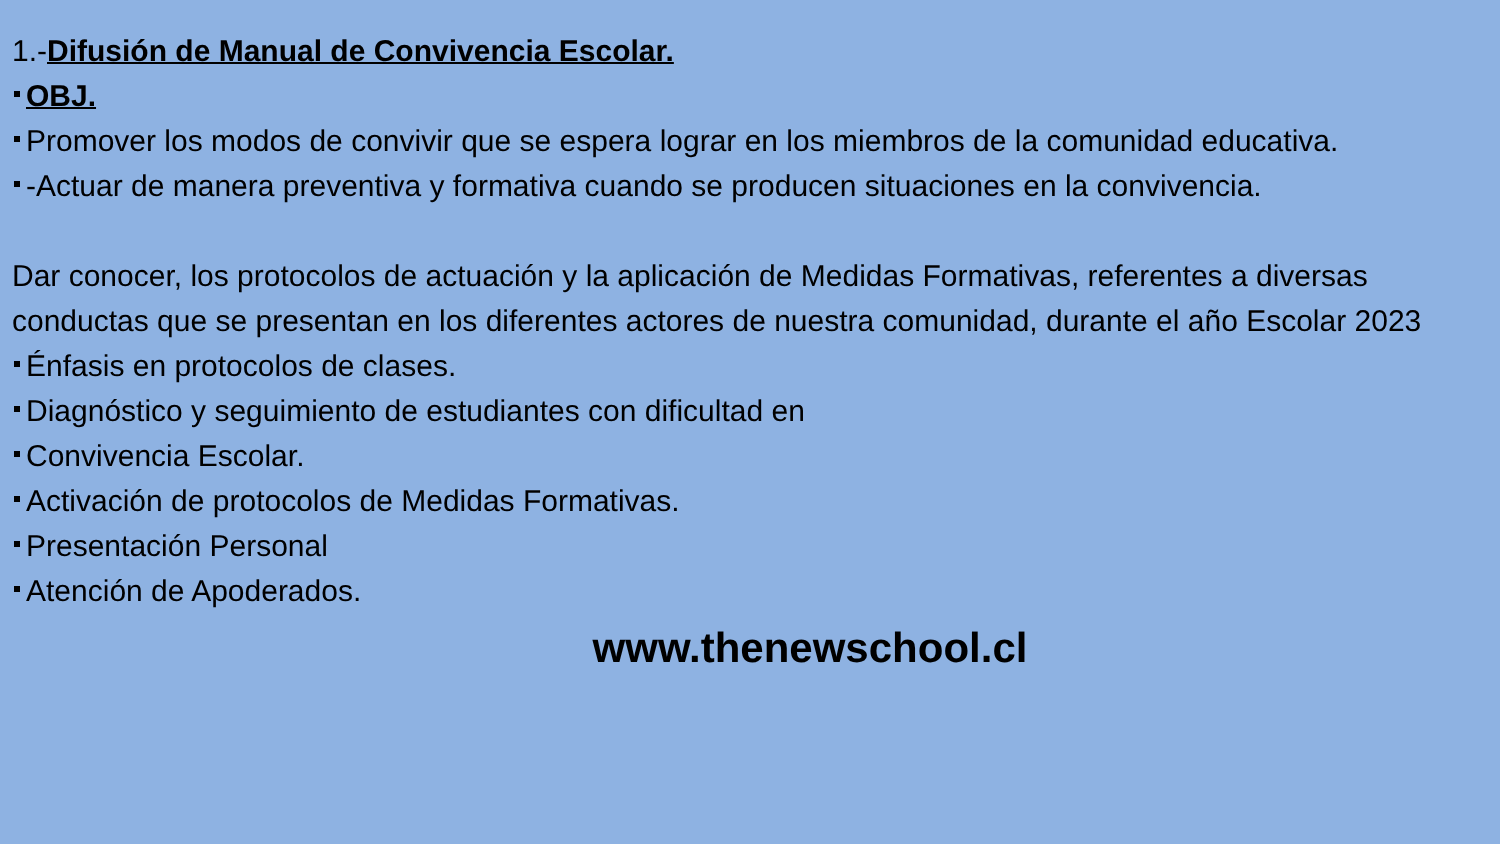1.-Difusión de Manual de Convivencia Escolar.
OBJ.
Promover los modos de convivir que se espera lograr en los miembros de la comunidad educativa.
-Actuar de manera preventiva y formativa cuando se producen situaciones en la convivencia.
Dar conocer, los protocolos de actuación y la aplicación de Medidas Formativas, referentes a diversas conductas que se presentan en los diferentes actores de nuestra comunidad, durante el año Escolar 2023
Énfasis en protocolos de clases.
Diagnóstico y seguimiento de estudiantes con dificultad en
Convivencia Escolar.
Activación de protocolos de Medidas Formativas.
Presentación Personal
Atención de Apoderados.
www.thenewschool.cl